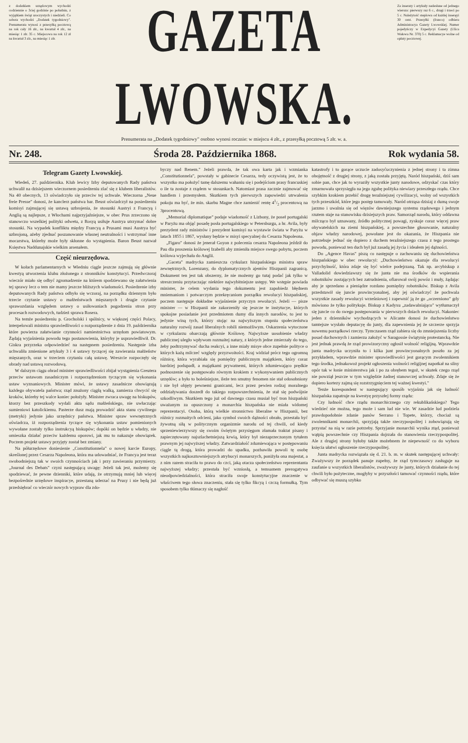z dodatkiem urzędowym wychodzi codziennie o 3ciej godzinie po południu, z wyjątkiem świąt uroczystych i niedzieli. Co sobota wychodzi „Dodatek tygodniowy". Prenumerata wynosi z przesyłką pocztową na rok cały 16 złr., na kwartał 4 złr., na miesiąc 1 złr. 35 c. Miejscowa na rok 12 zł na kwartał 3 zlr., na miesiąc 1 złr.
GAZETA LWOWSKA.
Za inseraty i artykuły nadesłane od jednego wiersza: pierwszy raz 6 c., drugi i trzeci po 5 c. Należytość steplowa od każdej inseręyi 30 cent. Przesyłki (franco) odbiera Administracya Gazety Lwowskiej. Numer pojedyńczy w Expedycyi Gazety (Ulica Wałowa Nr. 370) 5 c. Reklamacye wolne od opłaty pocztowej.
Prenumerata na „Dodatek tygodniowy" osobno wynosi rocznie: w miejscu 4 złr., z przesyłką pocztową 5 złr. w. a.
Nr. 248. Środa 28. Października 1868. Rok wydania 58.
Telegram Gazety Lwowskiej.
Wiedeń, 27. października. Klub lewicy Izby deputowanych Rady państwa uchwalił na dzisiejszem wieczornem posiedzeniu zlać się z klubem liberalistów. Na 40 obecnych, 13 oświadczyło się przeciw tej uchwale. Wieczorna „Neue freie Presse" donosi, że kanclerz państwa bar. Beust oświadczył na posiedzeniu komisyi zajmującej się ustawą uzbrojenia, że stosunki Austryi z Francyą i Anglią są najlepsze, z Włochami najprzyjaźniejsze, w obec Prus zrzeczono się stanowczo wszelkiej polityki odwetu, z Rosyą usiłuje Austrya utrzymać dobre stosunki. Na wypadek konfliktu między Francyą a Prusami musi Austrya być uzbrojoną, ażeby zjednać poszanowanie własnej neutralności i wstrzymać inne mocarstwa, któreby może były skłonne do wystąpienia. Baron Beust nazwał Księstwa Naddunajskie wielkim arsenałem.
Część nieurzędowa.
W kołach parlamentarnych w Wiedniu ciągle jeszcze zajmują się głównie kwestyą utworzenia klubu złożonego z stronników konstytucyi. Przedwczoraj wieczór miało się odbyć zgromadzenie na którem spodziewano się załatwienia tej sprawy lecz o tem nie mamy jeszcze bliższych wiadomości. Posiedzenie izby deputowanych Rady państwa odbyło się wczoraj, na porządku dziennym było trzecie czytanie ustawy o małżeństwach mięszanych i drugie czytanie sprawozdania względem ustawy o usiłowaniach pogodzenia stron przy procesach rozwodowych, tudzież sprawa Rosera.
Na temże posiedzeniu p. Grocholski i spólnicy, w większej części Polacy, interpelowali ministra sprawiedliwości o rozporządzenie z dnia 19. października które powierza załatwianie czynności namiestnictwa urzędom powiatowym. Żądają wyjaśnienia powodu tego postanowienia, któryby je usprawiedliwił. Dr. Giskra przyrzeka odpowiedzieć na następnem posiedzeniu. Następnie izba uchwaliła zmienione artykuły 3 i 4 ustawy tyczącej się zawierania małżeństw mięszanych, oraz w trzeciem czytaniu całą ustawę. Wreszcie rozpoczęły się obrady nad ustawą rozwodową.
W dalszym ciągu obrad minister sprawiedliwości zbijał wystąpienia Greutera przeciw ustawom zasadniczym i rozporządzeniom tyczącym się wykonania ustaw wyznaniowych. Minister mówi, że ustawy zasadnicze obowiązują każdego obywatela państwa; rząd znużony ciągłą walką, zamierza chwycić się kroków, któreby tej walce koniec położyły. Minister zwraca uwagę na biskupów, ktorzy bez przeszkody wydali akta sądu małżeńskiego, nie uwłaczając sumieniowi katolickiemu. Pasterze dusz mają prowadzić akta stanu cywilnego (metryki) jedynie jako urzędnicy państwa. Minister spraw wewnętrznych oświadcza, iż rozporządzenia tyczące się wykonania ustaw pomienionych wywołane zostały tylko instrukcyą biskupów; dopóki on będzie u władzy, nie omieszka działać przeciw każdemu oporowi, jak mu to nakazuje obowiązek. Poczem projekt ustawy przyjęty został bez zmiany.
Na półurzędowe doniesienie „Constitutionnela" o nowej karcie Europy, skreślonej przez Cesarza Napoleona, która ma udowadniać, że Francya jest teraz swobodniejszą tak w swoich czynnościach jak i przy zawieraniu przymierzy. „Journal des Debats" czyni następującą uwagę: Jeżeli tak jest, możemy się spodziewać, że pewne dzienniki, które udają, że otrzymują mniej lub więcej bezpośrednie urzędowe inspiracye, przestaną uderzać na Prusy i nie będą już przedsiębrać co wieczór nowych wypraw dla zdo-
byczy nad Renem." Jeżeli prawda, że tak owa karta jak i wzmianka „Constitutionnela", powstały w gabinecie Cesarza, tedy oczywistą jest, że to wszystko ma położyć tamę dalszemu wahaniu się i podejściom prasy francuskiej o ile ta zostaje z rządem w stosunkach. Natomiast prasa zacznie zajmować się handlem i przemysłem. Skutkiem tych pierwszych zapowiedzi utrwalenia pokoju ma być, że min. skarbu Magne chce zamienić rentę 41/2 procentową na 3procentową.
„Memorial diplomatique" podaje wiadomość z Lizbony, że poseł portugalski w Paryżu ma objąć posadę posła portugalskiego w Petersburgu, a hr. Avila, były prezydent rady ministrów i prezydent komisyi na wystawie świata w Paryżu w latach 1855 i 1867, wysłany będzie w misyi specyalnej do Cesarza Napoleona.
„Figaro" donosi że jenerał Goyon z polecenia cesarza Napoleona jeździł do Pau dla proszenia królowej Izabelli aby zmieniła miejsce swego pobytu, poczem królowa wyjechała do Anglii.
„Gaceta" madrycka zamieszcza cyrkularz hiszpańskiego ministra spraw zewnętrznych, Lorenzany, do dyplomatycznych ajentów Hiszpanii zagranicą. Dokument ten jest tak obszerny, że nie możemy go tutaj podać jak tylko w streszczeniu przytaczając niektóre najwybitniejsze ustępy. We wstępie powiada minister, że celem wydania tego dokumentu jest zapobiedz błędnem mniemaniom i potwarczym przekręcaniom porządku rewolucyi hiszpańskiej, poczem następuje dokładne wyjaśnienie przyczyn rewolucyi. Jeżeli — pisze minister — w Hiszpanii nie zakorzeniły się jeszcze te instytucye, których spokojne posiadanie jest przedmiotem dumy dla innych narodów, to jest to jedynie winą tych, którzy stojąc na najwyższym stopniu społeczeństwa naturalny rozwój zasad liberalnych robili niemożliwym. Oskarzenia wytoczone w cyrkularzu obarczają głównie Królowę. Najwyższe uosobienie władzy publicznej uległo wpływom rozmaitej natury, z których jedne zmierzały do tego, żeby podtrzymywać ducha reakcyi, a inne miały misye obce zupełnie polityce o których każą milczeć względy przyzwoitości. Kraj widział prócz tego ogromną różnicę, która wyrabiała się pomiędzy publicznym majątkiem, który coraz bardziej podupadł, a majątkami prywatnemi, których zdumiewająco prędkie podnoszenie się postępowało równym krokiem z wykonywaniem publicznych urzędów; a było to boleśniejsze, ileże ten smutny fenomen nie stał odosobniony i nie był objęty pewnemi granicami, lecz przez pewien rodzaj moralnego oddziaływania doszedł do takiego rozpowszechnienia, że stał się podwójnie szkodliwym. Skutkiem tego już od dawnego czasu musiał być tron hiszpański uważanym za opuszczony a monarchia hiszpańska nie miała widomej reprezentacyi. Osoba, którą wielkie stronnictwo liberalne w Hiszpanii, bez różnicy rozmaitych odcieni, jako symbol swoich dążności obrało, przestała być żywotną siłą w politycznym organizmie narodu od tej chwili, od kiedy sprzeniewierzywszy się swoim świętym przysięgom złamała traktat pisany i zapieczętowany najszlachetniejszą krwią, który był niezaprzeczonym tytułem prawnym jej najwyższej władzy. Zatwardziałość zdumiewająca w postępowaniu ciągle tą drogą, która prowadzi do upadku, pozbawiła powoli tę osobę wszystkich najkosztowniejszych atrybucyi monarszych, poniżyła ona majestat, a z nim razem straciła to prawo do czci, jaką otacza społeczeństwo reprezentanta najwyższej władzy; przestała być wzniosłą, a temsamem prerogatywa nieodpowiedzialności, która straciła swoje konstytucyjne znaczenie w właściwem tego słowa znaczeniu, stała się tylko fikcyą i czczą formułką. Tym sposobem tylko tłómaczy się nagłość
katastrofy i to gorące uczucie zadosyćuczynienia z jednej strony i ta zimna obojętność z drugiej strony, z jaką została przyjętą. Naród hiszpański, dziś sam sobie pan, chce jak to wyraziły wszystkie junty narodowe, odzyskać czas który zmarnowała sprzysięgła na jego zgubę polityka niewiary przeszłego rządu. Chce szybkim krokiem przebić drogę teraźniejszej cywilizacyi, wolny od wszystkich tych przeszkód, które jego postęp tamowały. Naród otrząsa dzisiaj z dumą swoje jarzmo i uwalnia się od więzów dawniejszego systemu rządowego i jednym rzutem staje na stanowisku dzisiejszych praw. Samorząd narodu, który oddawna milcząco był uznawany, źródło politycznej powagi, zyskuje coraz więcej praw obywatelskich na ziemi hiszpańskiej, a powszechne głosowanie, naturalny objaw władzy narodowej, powołane jest do okazania, że Hiszpania nie potrzebuje jednać się dopiero z duchem teraźniejszego czasu z tego prostego powodu, ponieważ ten duch był już zasadą jej życia i ideałem jej dążności.
Do „Agence Havas" piszą co następuje o zachowaniu się duchowieństwa hiszpańskiego w obec rewolucyi: „Duchowieństwo okazuje dla rewolucyi przychylność, która zdaje się być wielce podejrzaną. Tak np. arcybiskup z Valladolid dowiedziawszy się że junta nie ma środków do wspierania robotników zostających bez zatrudnienia, ofiarował swój powóz i muły, żądając aby je sprzedano a pieniądze rozdano pomiędzy robotników. Biskup z Avila przedstawił się juncie prowincyonalnej, aby jej oświadczyć że pochwala wszystkie zasady rewolucyi wrześniowej i zapewnić ją że go „oczerniono" gdy mówiono że tylko politykuje. Biskup z Kadyxu „zadawalniająco" wytłumaczył się juncie co do swego postępowania w pierwszych dniach rewolucyi. Nakoniec jeden z dzienników wychodzących w Alicante donosi że duchowieństwo tamtejsze wysłało deputacyę do junty, dla zapewnienia jej że szczerze sprzyja nowemu porządkowi rzeczy. Tymczasem rząd zabiera się do zmniejszenia liczby posad duchownych i zamierza założyć w Saragossie świątynię protestancką. Nie jest jednak prawdą że rząd prowizoryczny ogłosił wolność religijną. Wprawdzie junta madrycka uczyniła to i kilka junt prowincyonalnych poszło za jej przykładem, wprawdzie minister sprawiedliwości jest gorącym zwolennikiem tego środka, jednakowoż projekt ogłoszenia wolności religijnej napotkał na silny opór tak w łonie ministerstwa jak i po za obrębem tegoż, w skutek czego rząd nie powziął jeszcze w tym względzie żadnej stanowczej uchwały. Zdaje się że dopiero kortezy zajmą się rozstrzygnięciem tej ważnej kwestyi."
Tenże korespondent w następujący sposób wyjaśnia jak się ludność hiszpańska zapatruje na kwestyę przyszłej formy rządu:
Czy ludność chce rządu monarchicznego czy rekublikańskiego? Tego wiedzieć nie można, tego może i sam lud nie wie. W zasadzie lud podziela prawdopodobnie zdanie panów Serrano i Topete, którzy, chociaż są zwolennikami monarchii, sprzyjają także rzeczypospolitej i zobowiązują się przystać na nią w razie potrzeby. Sprzyjanie monarchii wynika ztąd, ponieważ wątpią powszechnie czy Hiszpania dojrzała do stanowienia rzeczypospolitej. Ale z drugiej strony byłoby także możebnem że niepewność co do wyboru księcia ułatwi ogłoszenie rzeczypospolitej.
Junta madrycka rozwiązała się d. 21. b. m. w skutek następującej uchwały: Zważywszy że porządek panuje zupełny, że rząd tymczasowy zasługuje na zaufanie u wszystkich liberalistów, zważywszy że junty, których działanie do tej chwili było pożyteczne, mogłyby w przyszłości tamować czynności rządu, które odbywać się muszą szybko